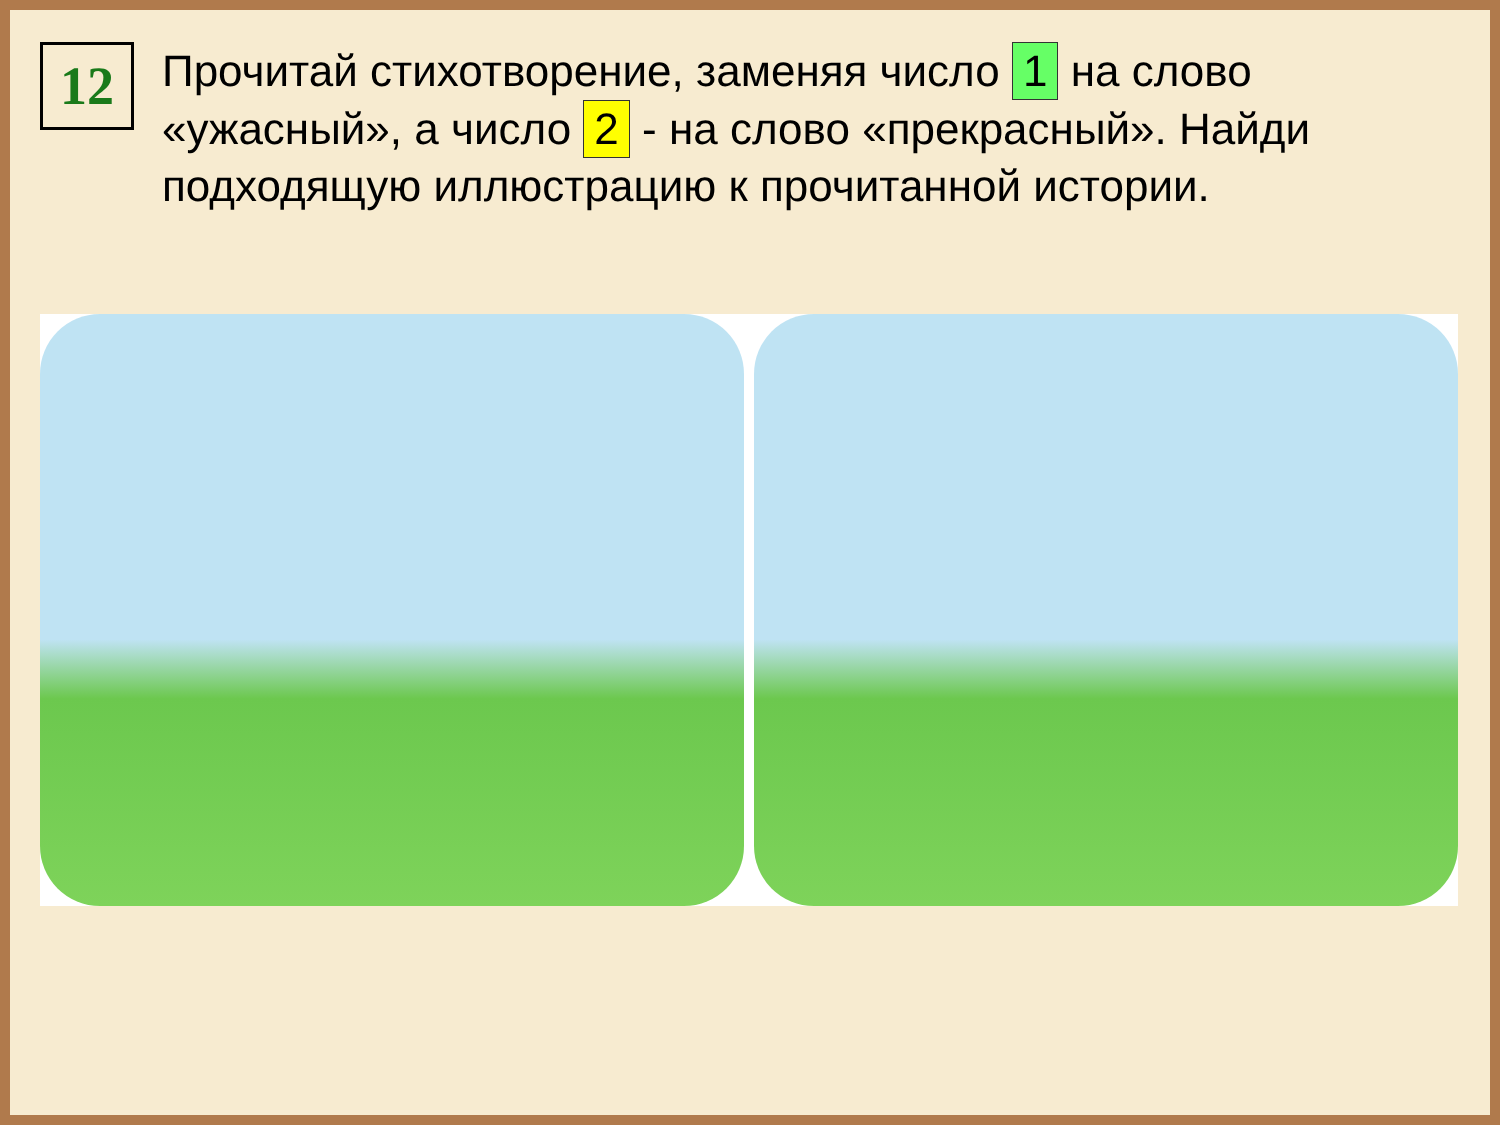12
Прочитай стихотворение, заменяя число 1 на слово «ужасный», а число 2 - на слово «прекрасный». Найди подходящую иллюстрацию к прочитанной истории.